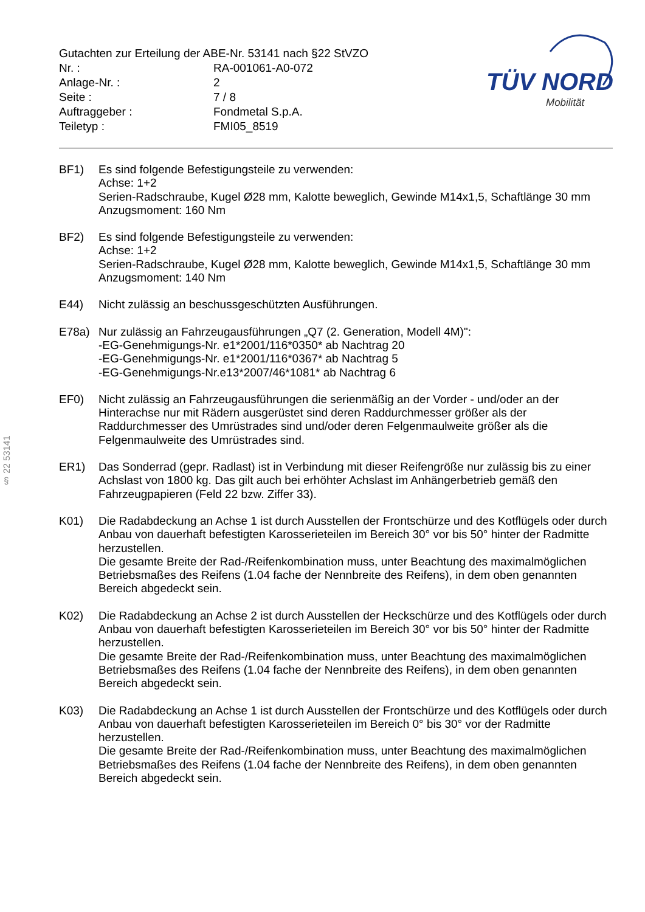| Gutachten zur Erteilung der ABE-Nr. 53141 nach §22 StVZO | |
| Nr. : | RA-001061-A0-072 |
| Anlage-Nr. : | 2 |
| Seite : | 7 / 8 |
| Auftraggeber : | Fondmetal S.p.A. |
| Teiletyp : | FMI05_8519 |
TÜV NORD
Mobilität
§ 22 53141
BF1) Es sind folgende Befestigungsteile zu verwenden:
Achse: 1+2
Serien-Radschraube, Kugel Ø28 mm, Kalotte beweglich, Gewinde M14x1,5, Schaftlänge 30 mm
Anzugsmoment: 160 Nm
BF2) Es sind folgende Befestigungsteile zu verwenden:
Achse: 1+2
Serien-Radschraube, Kugel Ø28 mm, Kalotte beweglich, Gewinde M14x1,5, Schaftlänge 30 mm
Anzugsmoment: 140 Nm
E44) Nicht zulässig an beschussgeschützten Ausführungen.
E78a) Nur zulässig an Fahrzeugausführungen „Q7 (2. Generation, Modell 4M)":
-EG-Genehmigungs-Nr. e1*2001/116*0350* ab Nachtrag 20
-EG-Genehmigungs-Nr. e1*2001/116*0367* ab Nachtrag 5
-EG-Genehmigungs-Nr.e13*2007/46*1081* ab Nachtrag 6
EF0) Nicht zulässig an Fahrzeugausführungen die serienmäßig an der Vorder - und/oder an der Hinterachse nur mit Rädern ausgerüstet sind deren Raddurchmesser größer als der Raddurchmesser des Umrüstrades sind und/oder deren Felgenmaulweite größer als die Felgenmaulweite des Umrüstrades sind.
ER1) Das Sonderrad (gepr. Radlast) ist in Verbindung mit dieser Reifengröße nur zulässig bis zu einer Achslast von 1800 kg. Das gilt auch bei erhöhter Achslast im Anhängerbetrieb gemäß den Fahrzeugpapieren (Feld 22 bzw. Ziffer 33).
K01) Die Radabdeckung an Achse 1 ist durch Ausstellen der Frontschürze und des Kotflügels oder durch Anbau von dauerhaft befestigten Karosserieteilen im Bereich 30° vor bis 50° hinter der Radmitte herzustellen.
Die gesamte Breite der Rad-/Reifenkombination muss, unter Beachtung des maximalmöglichen Betriebsmaßes des Reifens (1.04 fache der Nennbreite des Reifens), in dem oben genannten Bereich abgedeckt sein.
K02) Die Radabdeckung an Achse 2 ist durch Ausstellen der Heckschürze und des Kotflügels oder durch Anbau von dauerhaft befestigten Karosserieteilen im Bereich 30° vor bis 50° hinter der Radmitte herzustellen.
Die gesamte Breite der Rad-/Reifenkombination muss, unter Beachtung des maximalmöglichen Betriebsmaßes des Reifens (1.04 fache der Nennbreite des Reifens), in dem oben genannten Bereich abgedeckt sein.
K03) Die Radabdeckung an Achse 1 ist durch Ausstellen der Frontschürze und des Kotflügels oder durch Anbau von dauerhaft befestigten Karosserieteilen im Bereich 0° bis 30° vor der Radmitte herzustellen.
Die gesamte Breite der Rad-/Reifenkombination muss, unter Beachtung des maximalmöglichen Betriebsmaßes des Reifens (1.04 fache der Nennbreite des Reifens), in dem oben genannten Bereich abgedeckt sein.